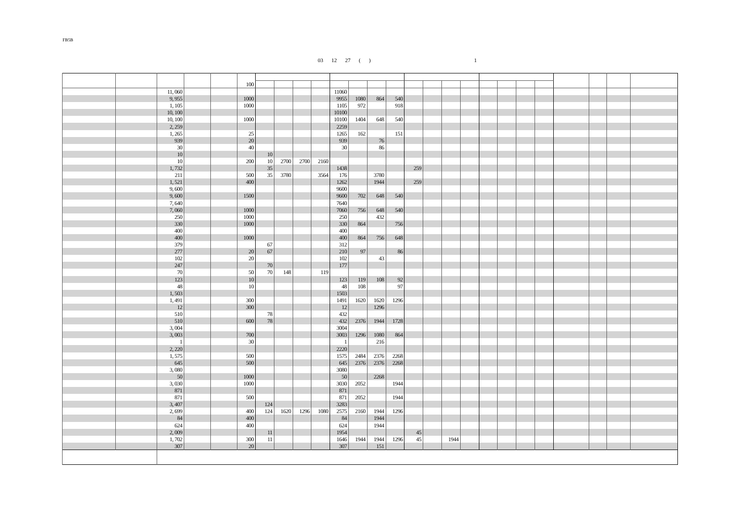FB5B
03 12 27 ( ) 1
| | | | | | 100 | | | | | | | | | | | | | | | | | | | | |
| --- | --- | --- | --- | --- | --- | --- | --- | --- | --- | --- | --- | --- | --- | --- | --- | --- | --- | --- | --- | --- | --- | --- | --- | --- | --- |
| | | 11, 060 | | | | | | | | 11060 | | | | | | | | | | | | | | | |
| | | 9, 955 | | | 1000 | | | | | 9955 | 1080 | 864 | 540 | | | | | | | | | | | | |
| | | 1, 105 | | | 1000 | | | | | 1105 | 972 | | 918 | | | | | | | | | | | | |
| | | 10, 100 | | | | | | | | 10100 | | | | | | | | | | | | | | | |
| | | 10, 100 | | | 1000 | | | | | 10100 | 1404 | 648 | 540 | | | | | | | | | | | | |
| | | 2, 259 | | | | | | | | 2259 | | | | | | | | | | | | | | | |
| | | 1, 265 | | | 25 | | | | | 1265 | 162 | | 151 | | | | | | | | | | | | |
| | | 939 | | | 20 | | | | | 939 | | 76 | | | | | | | | | | | | | |
| | | 30 | | | 40 | | | | | 30 | | 86 | | | | | | | | | | | | | |
| | | 10 | | | | 10 | | | | | | | | | | | | | | | | | | | |
| | | 10 | | | 200 | 10 | 2700 | 2700 | 2160 | | | | | | | | | | | | | | | | |
| | | 1, 732 | | | | 35 | | | | 1438 | | | | 259 | | | | | | | | | | | |
| | | 211 | | | 500 | 35 | 3780 | | 3564 | 176 | | 3780 | | | | | | | | | | | | | |
| | | 1, 521 | | | 400 | | | | | 1262 | | 1944 | | 259 | | | | | | | | | | | |
| | | 9, 600 | | | | | | | | 9600 | | | | | | | | | | | | | | | |
| | | 9, 600 | | | 1500 | | | | | 9600 | 702 | 648 | 540 | | | | | | | | | | | | |
| | | 7, 640 | | | | | | | | 7640 | | | | | | | | | | | | | | | |
| | | 7, 060 | | | 1000 | | | | | 7060 | 756 | 648 | 540 | | | | | | | | | | | | |
| | | 250 | | | 1000 | | | | | 250 | | 432 | | | | | | | | | | | | | |
| | | 330 | | | 1000 | | | | | 330 | 864 | | 756 | | | | | | | | | | | | |
| | | 400 | | | | | | | | 400 | | | | | | | | | | | | | | | |
| | | 400 | | | 1000 | | | | | 400 | 864 | 756 | 648 | | | | | | | | | | | | |
| | | 379 | | | | 67 | | | | 312 | | | | | | | | | | | | | | | |
| | | 277 | | | 20 | 67 | | | | 210 | 97 | | 86 | | | | | | | | | | | | |
| | | 102 | | | 20 | | | | | 102 | | 43 | | | | | | | | | | | | | |
| | | 247 | | | | 70 | | | | 177 | | | | | | | | | | | | | | | |
| | | 70 | | | 50 | 70 | 148 | | 119 | | | | | | | | | | | | | | | | |
| | | 123 | | | 10 | | | | | 123 | 119 | 108 | 92 | | | | | | | | | | | | |
| | | 48 | | | 10 | | | | | 48 | 108 | | 97 | | | | | | | | | | | | |
| | | 1, 503 | | | | | | | | 1503 | | | | | | | | | | | | | | | |
| | | 1, 491 | | | 300 | | | | | 1491 | 1620 | 1620 | 1296 | | | | | | | | | | | | |
| | | 12 | | | 300 | | | | | 12 | | 1296 | | | | | | | | | | | | | |
| | | 510 | | | | 78 | | | | 432 | | | | | | | | | | | | | | | |
| | | 510 | | | 600 | 78 | | | | 432 | 2376 | 1944 | 1728 | | | | | | | | | | | | |
| | | 3, 004 | | | | | | | | 3004 | | | | | | | | | | | | | | | |
| | | 3, 003 | | | 700 | | | | | 3003 | 1296 | 1080 | 864 | | | | | | | | | | | | |
| | | 1 | | | 30 | | | | | 1 | | 216 | | | | | | | | | | | | | |
| | | 2, 220 | | | | | | | | 2220 | | | | | | | | | | | | | | | |
| | | 1, 575 | | | 500 | | | | | 1575 | 2484 | 2376 | 2268 | | | | | | | | | | | | |
| | | 645 | | | 500 | | | | | 645 | 2376 | 2376 | 2268 | | | | | | | | | | | | |
| | | 3, 080 | | | | | | | | 3080 | | | | | | | | | | | | | | | |
| | | 50 | | | 1000 | | | | | 50 | | 2268 | | | | | | | | | | | | | |
| | | 3, 030 | | | 1000 | | | | | 3030 | 2052 | | 1944 | | | | | | | | | | | | |
| | | 871 | | | | | | | | 871 | | | | | | | | | | | | | | | |
| | | 871 | | | 500 | | | | | 871 | 2052 | | 1944 | | | | | | | | | | | | |
| | | 3, 407 | | | | 124 | | | | 3283 | | | | | | | | | | | | | | | |
| | | 2, 699 | | | 400 | 124 | 1620 | 1296 | 1080 | 2575 | 2160 | 1944 | 1296 | | | | | | | | | | | | |
| | | 84 | | | 400 | | | | | 84 | | 1944 | | | | | | | | | | | | | |
| | | 624 | | | 400 | | | | | 624 | | 1944 | | | | | | | | | | | | | |
| | | 2, 009 | | | | 11 | | | | 1954 | | | | 45 | | | | | | | | | | | |
| | | 1, 702 | | | 300 | 11 | | | | 1646 | 1944 | 1944 | 1296 | 45 | | 1944 | | | | | | | | | |
| | | 307 | | | 20 | | | | | 307 | | 151 | | | | | | | | | | | | | |